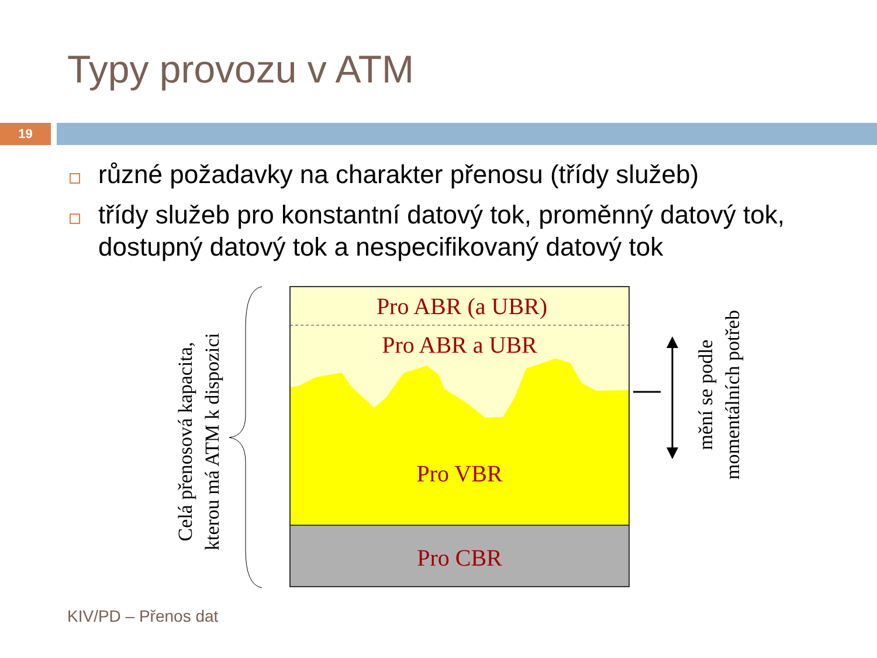Typy provozu v ATM
19
různé požadavky na charakter přenosu (třídy služeb)
třídy služeb pro konstantní datový tok, proměnný datový tok, dostupný datový tok a nespecifikovaný datový tok
Pro ABR (a UBR)
Pro ABR a UBR
Pro VBR
Pro CBR
Celá přenosová kapacita,
kterou má ATM k dispozici
mění se podle
momentálních potřeb
KIV/PD – Přenos dat